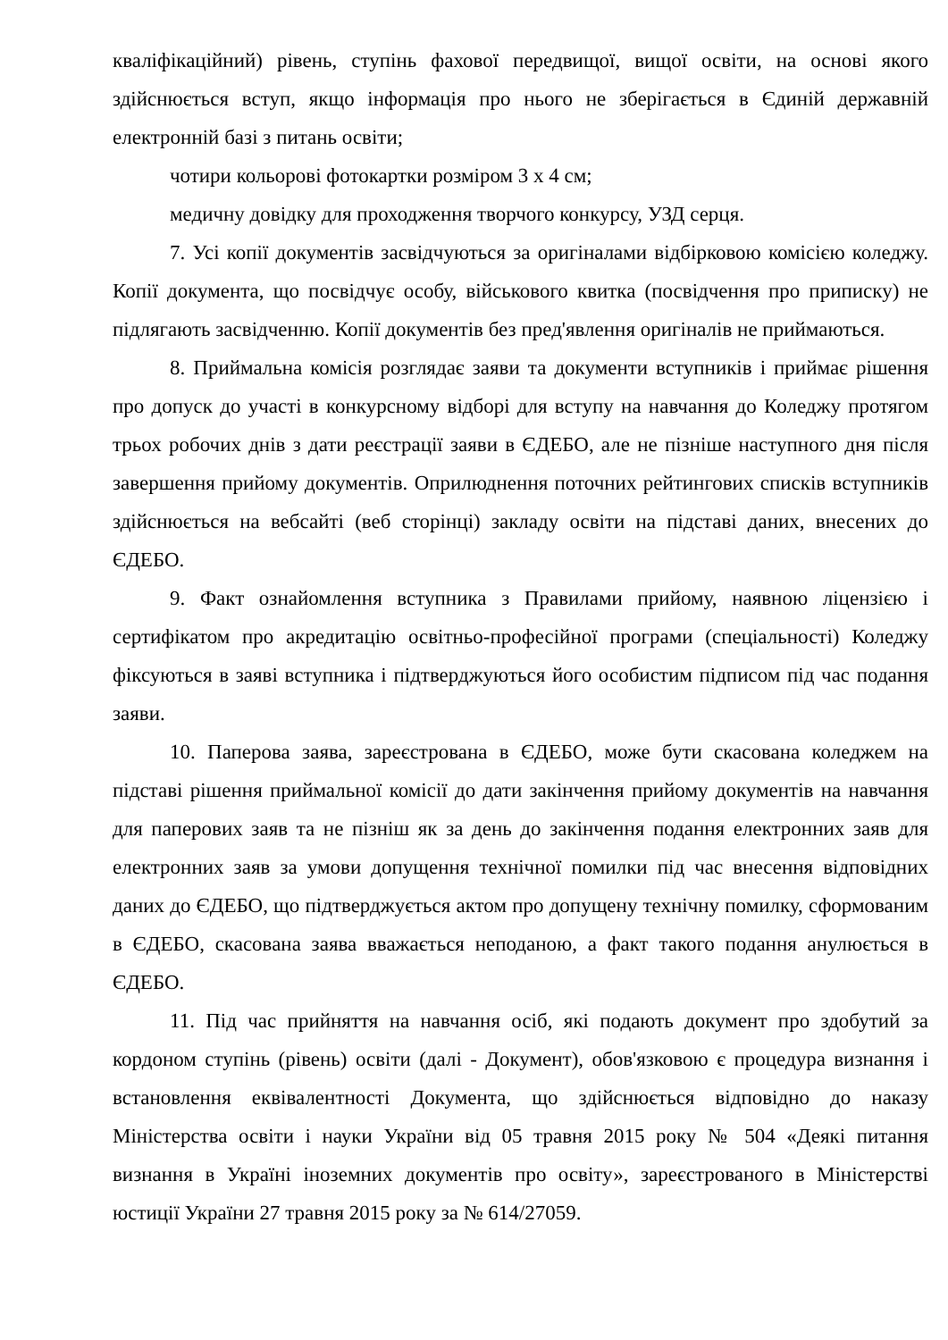кваліфікаційний) рівень, ступінь фахової передвищої, вищої освіти, на основі якого здійснюється вступ, якщо інформація про нього не зберігається в Єдиній державній електронній базі з питань освіти;
чотири кольорові фотокартки розміром 3 х 4 см;
медичну довідку для проходження творчого конкурсу, УЗД серця.
7. Усі копії документів засвідчуються за оригіналами відбірковою комісією коледжу. Копії документа, що посвідчує особу, військового квитка (посвідчення про приписку) не підлягають засвідченню. Копії документів без пред'явлення оригіналів не приймаються.
8. Приймальна комісія розглядає заяви та документи вступників і приймає рішення про допуск до участі в конкурсному відборі для вступу на навчання до Коледжу протягом трьох робочих днів з дати реєстрації заяви в ЄДЕБО, але не пізніше наступного дня після завершення прийому документів. Оприлюднення поточних рейтингових списків вступників здійснюється на вебсайті (веб сторінці) закладу освіти на підставі даних, внесених до ЄДЕБО.
9. Факт ознайомлення вступника з Правилами прийому, наявною ліцензією і сертифікатом про акредитацію освітньо-професійної програми (спеціальності) Коледжу фіксуються в заяві вступника і підтверджуються його особистим підписом під час подання заяви.
10. Паперова заява, зареєстрована в ЄДЕБО, може бути скасована коледжем на підставі рішення приймальної комісії до дати закінчення прийому документів на навчання для паперових заяв та не пізніш як за день до закінчення подання електронних заяв для електронних заяв за умови допущення технічної помилки під час внесення відповідних даних до ЄДЕБО, що підтверджується актом про допущену технічну помилку, сформованим в ЄДЕБО, скасована заява вважається неподаною, а факт такого подання анулюється в ЄДЕБО.
11. Під час прийняття на навчання осіб, які подають документ про здобутий за кордоном ступінь (рівень) освіти (далі - Документ), обов'язковою є процедура визнання і встановлення еквівалентності Документа, що здійснюється відповідно до наказу Міністерства освіти і науки України від 05 травня 2015 року № 504 «Деякі питання визнання в Україні іноземних документів про освіту», зареєстрованого в Міністерстві юстиції України 27 травня 2015 року за № 614/27059.